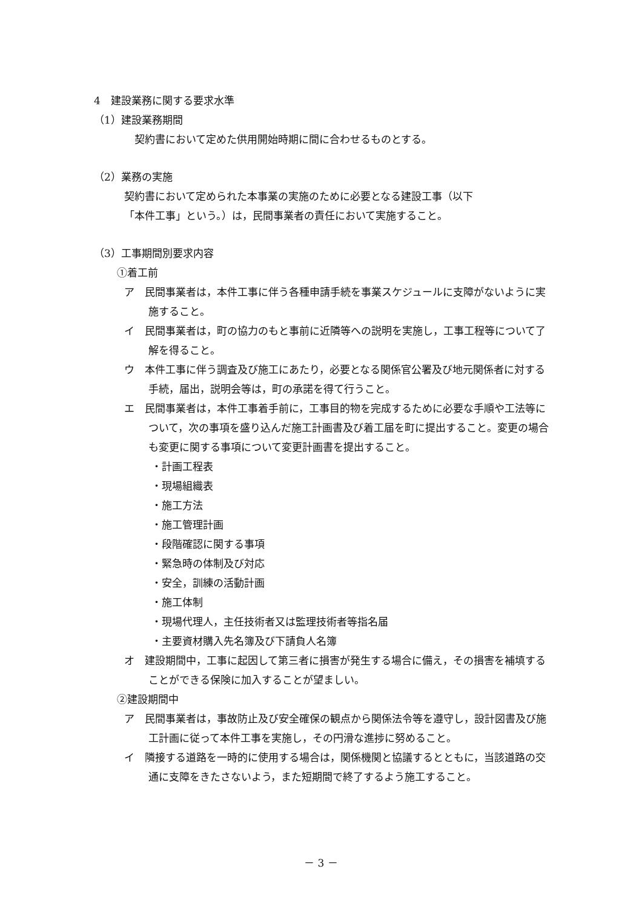4　建設業務に関する要求水準
（1）建設業務期間
　契約書において定めた供用開始時期に間に合わせるものとする。
（2）業務の実施
契約書において定められた本事業の実施のために必要となる建設工事（以下
「本件工事」という。）は，民間事業者の責任において実施すること。
（3）工事期間別要求内容
①着工前
ア　民間事業者は，本件工事に伴う各種申請手続を事業スケジュールに支障がないように実施すること。
イ　民間事業者は，町の協力のもと事前に近隣等への説明を実施し，工事工程等について了解を得ること。
ウ　本件工事に伴う調査及び施工にあたり，必要となる関係官公署及び地元関係者に対する手続，届出，説明会等は，町の承諾を得て行うこと。
エ　民間事業者は，本件工事着手前に，工事目的物を完成するために必要な手順や工法等について，次の事項を盛り込んだ施工計画書及び着工届を町に提出すること。変更の場合も変更に関する事項について変更計画書を提出すること。
・計画工程表
・現場組織表
・施工方法
・施工管理計画
・段階確認に関する事項
・緊急時の体制及び対応
・安全，訓練の活動計画
・施工体制
・現場代理人，主任技術者又は監理技術者等指名届
・主要資材購入先名簿及び下請負人名簿
オ　建設期間中，工事に起因して第三者に損害が発生する場合に備え，その損害を補填することができる保険に加入することが望ましい。
②建設期間中
ア　民間事業者は，事故防止及び安全確保の観点から関係法令等を遵守し，設計図書及び施工計画に従って本件工事を実施し，その円滑な進捗に努めること。
イ　隣接する道路を一時的に使用する場合は，関係機関と協議するとともに，当該道路の交通に支障をきたさないよう，また短期間で終了するよう施工すること。
－ 3 －